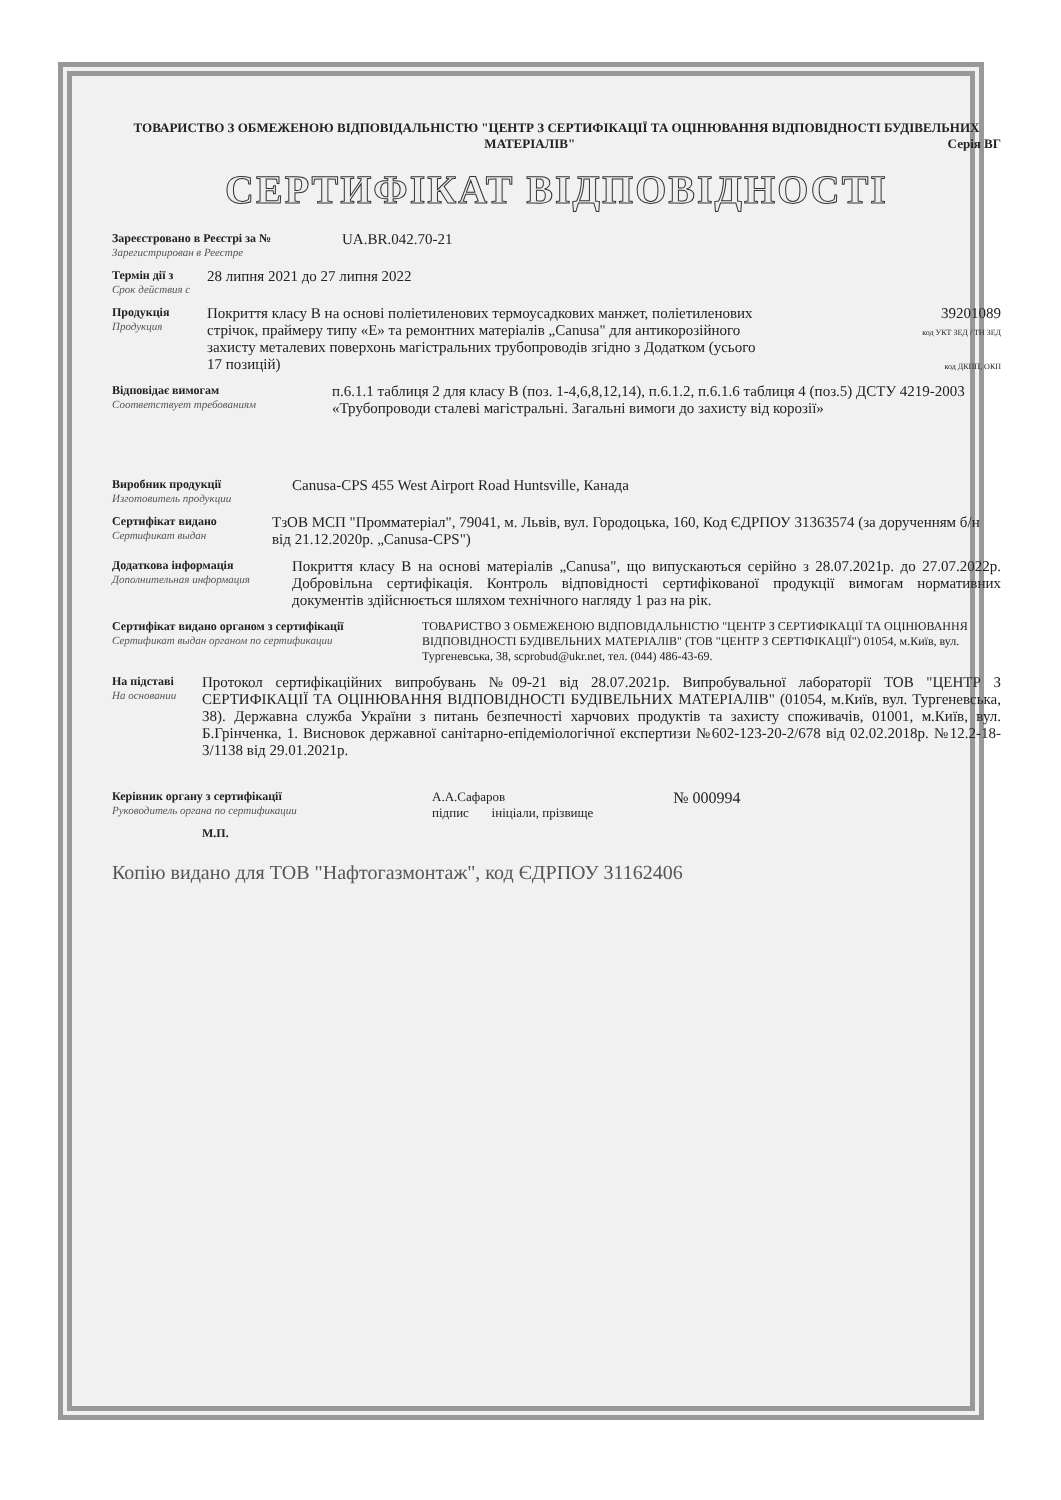ТОВАРИСТВО З ОБМЕЖЕНОЮ ВІДПОВІДАЛЬНІСТЮ "ЦЕНТР З СЕРТИФІКАЦІЇ ТА ОЦІНЮВАННЯ ВІДПОВІДНОСТІ БУДІВЕЛЬНИХ МАТЕРІАЛІВ" Серія ВГ
СЕРТИФІКАТ ВІДПОВІДНОСТІ
Зареєстровано в Реєстрі за №
Зарегистрирован в Реестре
UA.BR.042.70-21
Термін дії з
Срок действия с
28 липня 2021 до 27 липня 2022
Продукція
Продукция
Покриття класу В на основі поліетиленових термоусадкових манжет, поліетиленових стрічок, праймеру типу «Е» та ремонтних матеріалів „Canusa" для антикорозійного захисту металевих поверхонь магістральних трубопроводів згідно з Додатком (усього 17 позицій)
39201089
код УКТ ЗЕД / ТН ЗЕД
код ДКПП, ОКП
Відповідає вимогам
Соответствует требованиям
п.6.1.1 таблиця 2 для класу В (поз. 1-4,6,8,12,14), п.6.1.2, п.6.1.6 таблиця 4 (поз.5) ДСТУ 4219-2003 «Трубопроводи сталеві магістральні. Загальні вимоги до захисту від корозії»
Виробник продукції
Изготовитель продукции
Canusa-CPS 455 West Airport Road Huntsville, Канада
Сертифікат видано
Сертификат выдан
ТзОВ МСП "Промматеріал", 79041, м. Львів, вул. Городоцька, 160, Код ЄДРПОУ 31363574 (за дорученням б/н від 21.12.2020р. „Canusa-CPS")
Додаткова інформація
Дополнительная информация
Покриття класу В на основі матеріалів „Canusa", що випускаються серійно з 28.07.2021р. до 27.07.2022р. Добровільна сертифікація. Контроль відповідності сертифікованої продукції вимогам нормативних документів здійснюється шляхом технічного нагляду 1 раз на рік.
Сертифікат видано органом з сертифікації
Сертификат выдан органом по сертификации
ТОВАРИСТВО З ОБМЕЖЕНОЮ ВІДПОВІДАЛЬНІСТЮ "ЦЕНТР З СЕРТИФІКАЦІЇ ТА ОЦІНЮВАННЯ ВІДПОВІДНОСТІ БУДІВЕЛЬНИХ МАТЕРІАЛІВ" (ТОВ "ЦЕНТР З СЕРТІФІКАЦІЇ") 01054, м.Київ, вул. Тургеневська, 38, scprobud@ukr.net, тел. (044) 486-43-69.
На підставі
На основании
Протокол сертифікаційних випробувань №09-21 від 28.07.2021р. Випробувальної лабораторії ТОВ "ЦЕНТР З СЕРТИФІКАЦІЇ ТА ОЦІНЮВАННЯ ВІДПОВІДНОСТІ БУДІВЕЛЬНИХ МАТЕРІАЛІВ" (01054, м.Київ, вул. Тургеневська, 38). Державна служба України з питань безпечності харчових продуктів та захисту споживачів, 01001, м.Київ, вул. Б.Грінченка, 1. Висновок державної санітарно-епідеміологічної експертизи №602-123-20-2/678 від 02.02.2018р. №12.2-18-3/1138 від 29.01.2021р.
Керівник органу з сертифікації
Руководитель органа по сертификации
М.П.
А.А.Сафаров
підпис ініціали, прізвище
№ 000994
Копію видано для ТОВ "Нафтогазмонтаж", код ЄДРПОУ 31162406